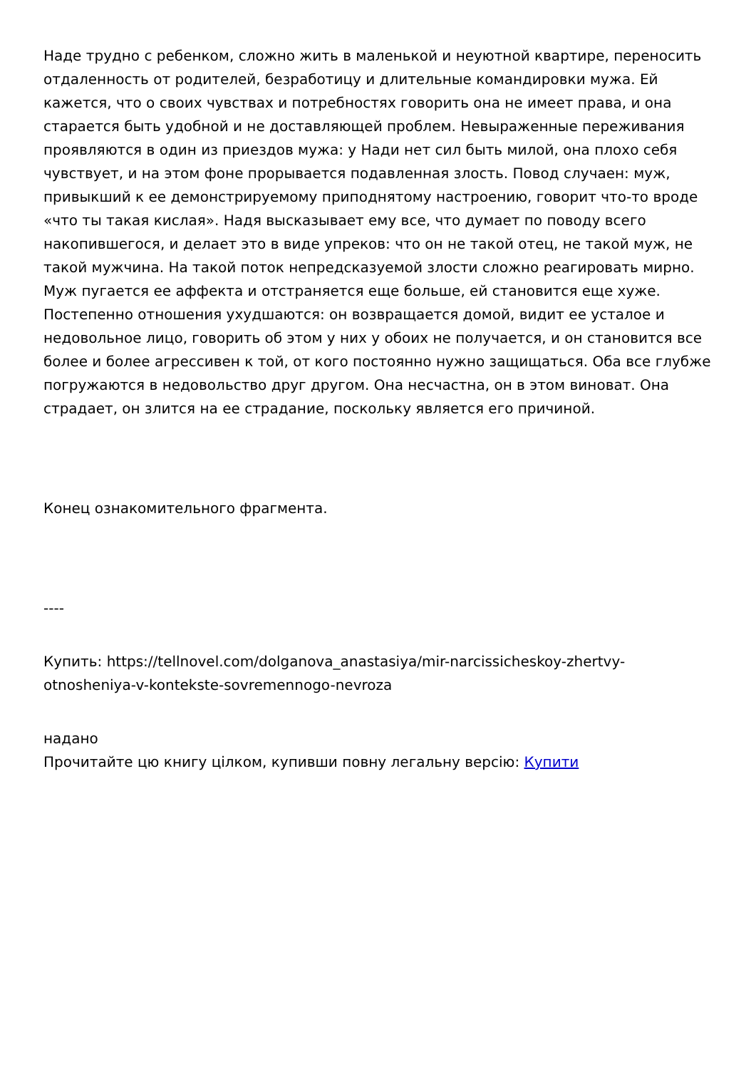Наде трудно с ребенком, сложно жить в маленькой и неуютной квартире, переносить отдаленность от родителей, безработицу и длительные командировки мужа. Ей кажется, что о своих чувствах и потребностях говорить она не имеет права, и она старается быть удобной и не доставляющей проблем. Невыраженные переживания проявляются в один из приездов мужа: у Нади нет сил быть милой, она плохо себя чувствует, и на этом фоне прорывается подавленная злость. Повод случаен: муж, привыкший к ее демонстрируемому приподнятому настроению, говорит что-то вроде «что ты такая кислая». Надя высказывает ему все, что думает по поводу всего накопившегося, и делает это в виде упреков: что он не такой отец, не такой муж, не такой мужчина. На такой поток непредсказуемой злости сложно реагировать мирно. Муж пугается ее аффекта и отстраняется еще больше, ей становится еще хуже. Постепенно отношения ухудшаются: он возвращается домой, видит ее усталое и недовольное лицо, говорить об этом у них у обоих не получается, и он становится все более и более агрессивен к той, от кого постоянно нужно защищаться. Оба все глубже погружаются в недовольство друг другом. Она несчастна, он в этом виноват. Она страдает, он злится на ее страдание, поскольку является его причиной.
Конец ознакомительного фрагмента.
----
Купить: https://tellnovel.com/dolganova_anastasiya/mir-narcissicheskoy-zhertvy-otnosheniya-v-kontekste-sovremennogo-nevroza
надано
Прочитайте цю книгу цілком, купивши повну легальну версію: Купити